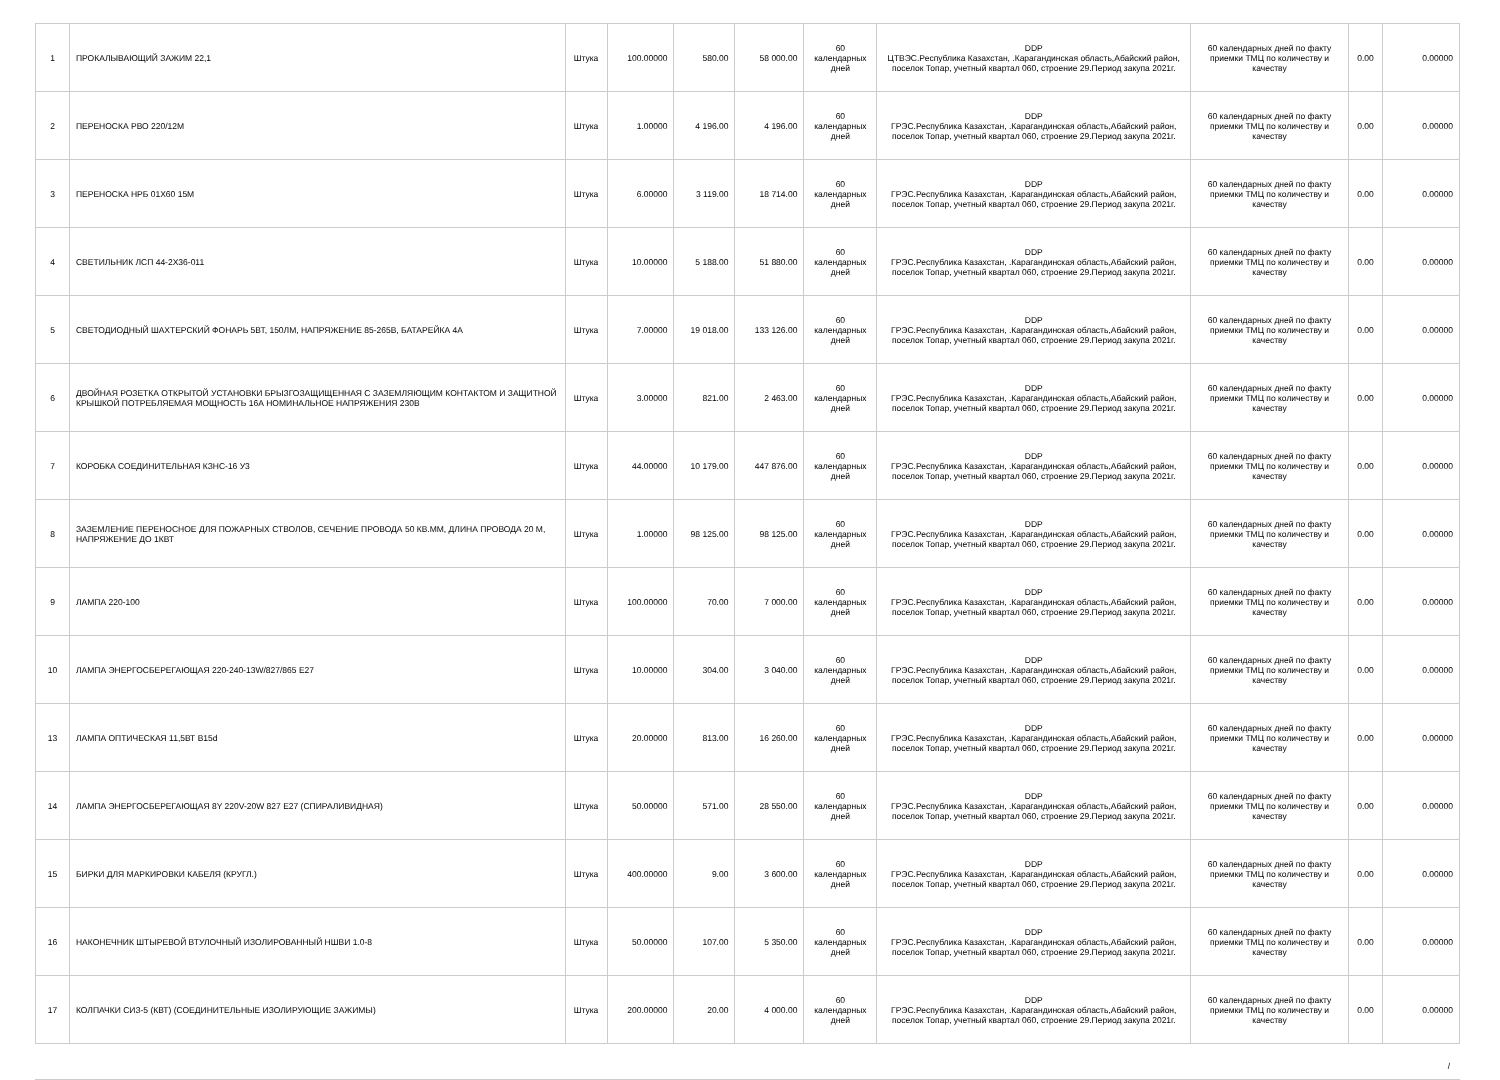| 1 | ПРОКАЛЫВАЮЩИЙ ЗАЖИМ 22,1 | Штука | 100.00000 | 580.00 | 58 000.00 | 60 календарных дней | DDP ЦТВЭС.Республика Казахстан, .Карагандинская область,Абайский район, поселок Топар, учетный квартал 060, строение 29.Период закупа 2021г. | 60 календарных дней по факту приемки ТМЦ по количеству и качеству | 0.00 | 0.00000 |
| 2 | ПЕРЕНОСКА РВО 220/12М | Штука | 1.00000 | 4 196.00 | 4 196.00 | 60 календарных дней | DDP ГРЭС.Республика Казахстан, .Карагандинская область,Абайский район, поселок Топар, учетный квартал 060, строение 29.Период закупа 2021г. | 60 календарных дней по факту приемки ТМЦ по количеству и качеству | 0.00 | 0.00000 |
| 3 | ПЕРЕНОСКА НРБ 01Х60 15М | Штука | 6.00000 | 3 119.00 | 18 714.00 | 60 календарных дней | DDP ГРЭС.Республика Казахстан, .Карагандинская область,Абайский район, поселок Топар, учетный квартал 060, строение 29.Период закупа 2021г. | 60 календарных дней по факту приемки ТМЦ по количеству и качеству | 0.00 | 0.00000 |
| 4 | СВЕТИЛЬНИК ЛСП 44-2Х36-011 | Штука | 10.00000 | 5 188.00 | 51 880.00 | 60 календарных дней | DDP ГРЭС.Республика Казахстан, .Карагандинская область,Абайский район, поселок Топар, учетный квартал 060, строение 29.Период закупа 2021г. | 60 календарных дней по факту приемки ТМЦ по количеству и качеству | 0.00 | 0.00000 |
| 5 | СВЕТОДИОДНЫЙ ШАХТЕРСКИЙ ФОНАРЬ 5ВТ, 150ЛМ, НАПРЯЖЕНИЕ 85-265В, БАТАРЕЙКА 4А | Штука | 7.00000 | 19 018.00 | 133 126.00 | 60 календарных дней | DDP ГРЭС.Республика Казахстан, .Карагандинская область,Абайский район, поселок Топар, учетный квартал 060, строение 29.Период закупа 2021г. | 60 календарных дней по факту приемки ТМЦ по количеству и качеству | 0.00 | 0.00000 |
| 6 | ДВОЙНАЯ РОЗЕТКА ОТКРЫТОЙ УСТАНОВКИ БРЫЗГОЗАЩИЩЕННАЯ С ЗАЗЕМЛЯЮЩИМ КОНТАКТОМ И ЗАЩИТНОЙ КРЫШКОЙ ПОТРЕБЛЯЕМАЯ МОЩНОСТЬ 16А НОМИНАЛЬНОЕ НАПРЯЖЕНИЯ 230В | Штука | 3.00000 | 821.00 | 2 463.00 | 60 календарных дней | DDP ГРЭС.Республика Казахстан, .Карагандинская область,Абайский район, поселок Топар, учетный квартал 060, строение 29.Период закупа 2021г. | 60 календарных дней по факту приемки ТМЦ по количеству и качеству | 0.00 | 0.00000 |
| 7 | КОРОБКА СОЕДИНИТЕЛЬНАЯ КЗНС-16 У3 | Штука | 44.00000 | 10 179.00 | 447 876.00 | 60 календарных дней | DDP ГРЭС.Республика Казахстан, .Карагандинская область,Абайский район, поселок Топар, учетный квартал 060, строение 29.Период закупа 2021г. | 60 календарных дней по факту приемки ТМЦ по количеству и качеству | 0.00 | 0.00000 |
| 8 | ЗАЗЕМЛЕНИЕ ПЕРЕНОСНОЕ ДЛЯ ПОЖАРНЫХ СТВОЛОВ, СЕЧЕНИЕ ПРОВОДА 50 КВ.ММ, ДЛИНА ПРОВОДА 20 М, НАПРЯЖЕНИЕ ДО 1КВТ | Штука | 1.00000 | 98 125.00 | 98 125.00 | 60 календарных дней | DDP ГРЭС.Республика Казахстан, .Карагандинская область,Абайский район, поселок Топар, учетный квартал 060, строение 29.Период закупа 2021г. | 60 календарных дней по факту приемки ТМЦ по количеству и качеству | 0.00 | 0.00000 |
| 9 | ЛАМПА 220-100 | Штука | 100.00000 | 70.00 | 7 000.00 | 60 календарных дней | DDP ГРЭС.Республика Казахстан, .Карагандинская область,Абайский район, поселок Топар, учетный квартал 060, строение 29.Период закупа 2021г. | 60 календарных дней по факту приемки ТМЦ по количеству и качеству | 0.00 | 0.00000 |
| 10 | ЛАМПА ЭНЕРГОСБЕРЕГАЮЩАЯ 220-240-13W/827/865 Е27 | Штука | 10.00000 | 304.00 | 3 040.00 | 60 календарных дней | DDP ГРЭС.Республика Казахстан, .Карагандинская область,Абайский район, поселок Топар, учетный квартал 060, строение 29.Период закупа 2021г. | 60 календарных дней по факту приемки ТМЦ по количеству и качеству | 0.00 | 0.00000 |
| 13 | ЛАМПА ОПТИЧЕСКАЯ 11,5ВТ В15d | Штука | 20.00000 | 813.00 | 16 260.00 | 60 календарных дней | DDP ГРЭС.Республика Казахстан, .Карагандинская область,Абайский район, поселок Топар, учетный квартал 060, строение 29.Период закупа 2021г. | 60 календарных дней по факту приемки ТМЦ по количеству и качеству | 0.00 | 0.00000 |
| 14 | ЛАМПА ЭНЕРГОСБЕРЕГАЮЩАЯ 8Y 220V-20W 827 Е27 (СПИРАЛИВИДНАЯ) | Штука | 50.00000 | 571.00 | 28 550.00 | 60 календарных дней | DDP ГРЭС.Республика Казахстан, .Карагандинская область,Абайский район, поселок Топар, учетный квартал 060, строение 29.Период закупа 2021г. | 60 календарных дней по факту приемки ТМЦ по количеству и качеству | 0.00 | 0.00000 |
| 15 | БИРКИ ДЛЯ МАРКИРОВКИ КАБЕЛЯ (КРУГЛ.) | Штука | 400.00000 | 9.00 | 3 600.00 | 60 календарных дней | DDP ГРЭС.Республика Казахстан, .Карагандинская область,Абайский район, поселок Топар, учетный квартал 060, строение 29.Период закупа 2021г. | 60 календарных дней по факту приемки ТМЦ по количеству и качеству | 0.00 | 0.00000 |
| 16 | НАКОНЕЧНИК ШТЫРЕВОЙ ВТУЛОЧНЫЙ ИЗОЛИРОВАННЫЙ НШВИ 1.0-8 | Штука | 50.00000 | 107.00 | 5 350.00 | 60 календарных дней | DDP ГРЭС.Республика Казахстан, .Карагандинская область,Абайский район, поселок Топар, учетный квартал 060, строение 29.Период закупа 2021г. | 60 календарных дней по факту приемки ТМЦ по количеству и качеству | 0.00 | 0.00000 |
| 17 | КОЛПАЧКИ СИЗ-5 (КВТ) (СОЕДИНИТЕЛЬНЫЕ ИЗОЛИРУЮЩИЕ ЗАЖИМЫ) | Штука | 200.00000 | 20.00 | 4 000.00 | 60 календарных дней | DDP ГРЭС.Республика Казахстан, .Карагандинская область,Абайский район, поселок Топар, учетный квартал 060, строение 29.Период закупа 2021г. | 60 календарных дней по факту приемки ТМЦ по количеству и качеству | 0.00 | 0.00000 |
/